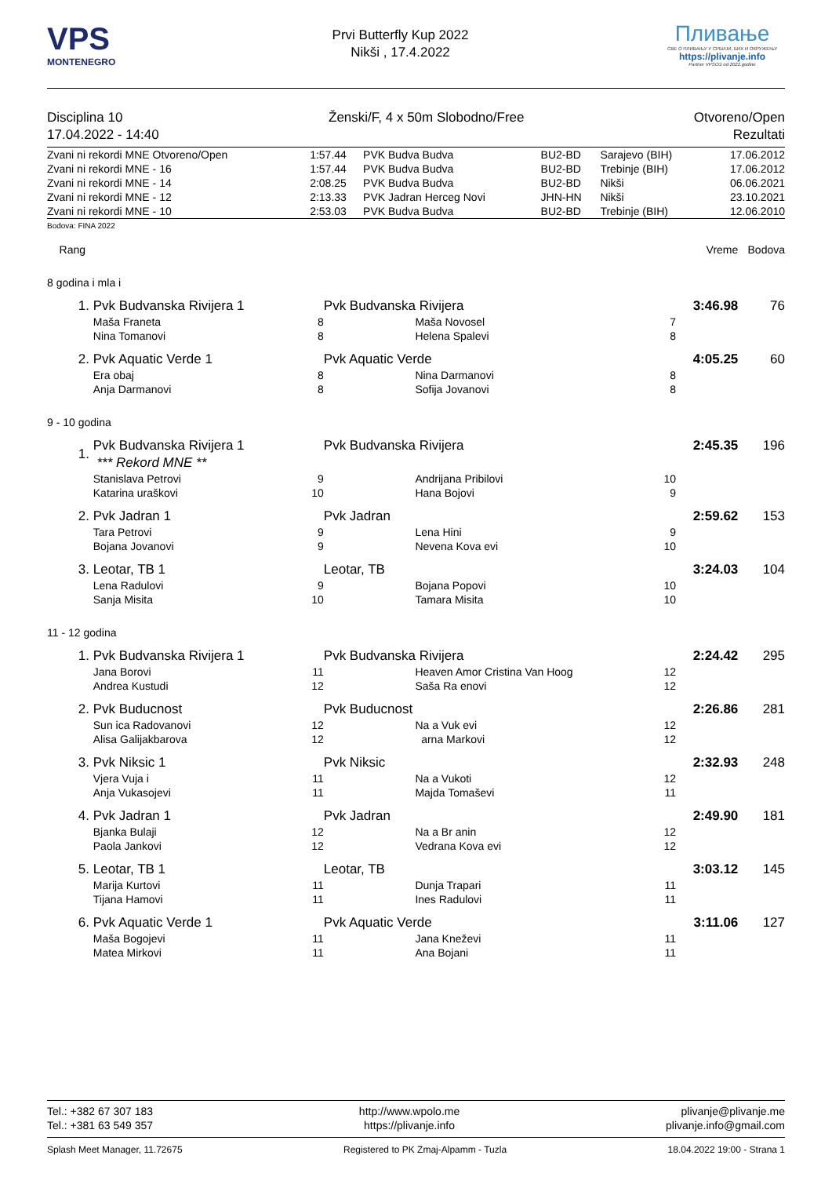VPS
MONTENEGRO
Prvi Butterfly Kup 2022
Nikši , 17.4.2022
Пливање
СВЕ О ПЛИВАЊУ У СРБИЈИ, БИХ И ОКРУЖЕЊУ
https://plivanje.info
Partner VPSCG od 2022.godine
Disciplina 10
17.04.2022 - 14:40
Ženski/F, 4 x 50m Slobodno/Free
Otvoreno/Open
Rezultati
| Zvani ni rekordi MNE Otvoreno/Open | 1:57.44 | PVK Budva Budva | BU2-BD | Sarajevo (BIH) | 17.06.2012 |
| Zvani ni rekordi MNE - 16 | 1:57.44 | PVK Budva Budva | BU2-BD | Trebinje (BIH) | 17.06.2012 |
| Zvani ni rekordi MNE - 14 | 2:08.25 | PVK Budva Budva | BU2-BD | Nikši | 06.06.2021 |
| Zvani ni rekordi MNE - 12 | 2:13.33 | PVK Jadran Herceg Novi | JHN-HN | Nikši | 23.10.2021 |
| Zvani ni rekordi MNE - 10 | 2:53.03 | PVK Budva Budva | BU2-BD | Trebinje (BIH) | 12.06.2010 |
Bodova: FINA 2022
| Rang | | | | | | Vreme | Bodova | |
| 8 godina i mla i | | | | | | | | |
| 1. | Pvk Budvanska Rivijera 1 | | Pvk Budvanska Rivijera | | | 3:46.98 | 76 | |
| | Maša Franeta | 8 | | Maša Novosel | 7 | | | |
| | Nina Tomanovi | 8 | | Helena Spalevi | 8 | | | |
| 2. | Pvk Aquatic Verde 1 | | Pvk Aquatic Verde | | | 4:05.25 | 60 | |
| | Era obaj | 8 | | Nina Darmanovi | 8 | | | |
| | Anja Darmanovi | 8 | | Sofija Jovanovi | 8 | | | |
| 9 - 10 godina | | | | | | | | |
| 1. | Pvk Budvanska Rivijera 1 *** Rekord MNE ** | | Pvk Budvanska Rivijera | | | 2:45.35 | 196 | |
| | Stanislava Petrovi | 9 | | Andrijana Pribilovi | 10 | | | |
| | Katarina uraškovi | 10 | | Hana Bojovi | 9 | | | |
| 2. | Pvk Jadran 1 | | Pvk Jadran | | | 2:59.62 | 153 | |
| | Tara Petrovi | 9 | | Lena Hini | 9 | | | |
| | Bojana Jovanovi | 9 | | Nevena Kova evi | 10 | | | |
| 3. | Leotar, TB 1 | | Leotar, TB | | | 3:24.03 | 104 | |
| | Lena Radulovi | 9 | | Bojana Popovi | 10 | | | |
| | Sanja Misita | 10 | | Tamara Misita | 10 | | | |
| 11 - 12 godina | | | | | | | | |
| 1. | Pvk Budvanska Rivijera 1 | | Pvk Budvanska Rivijera | | | 2:24.42 | 295 | |
| | Jana Borovi | 11 | | Heaven Amor Cristina Van Hoog | 12 | | | |
| | Andrea Kustudi | 12 | | Saša Ra enovi | 12 | | | |
| 2. | Pvk Buducnost | | Pvk Buducnost | | | 2:26.86 | 281 | |
| | Sun ica Radovanovi | 12 | | Na a Vuk evi | 12 | | | |
| | Alisa Galijakbarova | 12 | | arna Markovi | 12 | | | |
| 3. | Pvk Niksic 1 | | Pvk Niksic | | | 2:32.93 | 248 | |
| | Vjera Vuja i | 11 | | Na a Vukoti | 12 | | | |
| | Anja Vukasojevi | 11 | | Majda Tomaševi | 11 | | | |
| 4. | Pvk Jadran 1 | | Pvk Jadran | | | 2:49.90 | 181 | |
| | Bjanka Bulaji | 12 | | Na a Br anin | 12 | | | |
| | Paola Jankovi | 12 | | Vedrana Kova evi | 12 | | | |
| 5. | Leotar, TB 1 | | Leotar, TB | | | 3:03.12 | 145 | |
| | Marija Kurtovi | 11 | | Dunja Trapari | 11 | | | |
| | Tijana Hamovi | 11 | | Ines Radulovi | 11 | | | |
| 6. | Pvk Aquatic Verde 1 | | Pvk Aquatic Verde | | | 3:11.06 | 127 | |
| | Maša Bogojevi | 11 | | Jana Kneževi | 11 | | | |
| | Matea Mirkovi | 11 | | Ana Bojani | 11 | | | |
Tel.: +382 67 307 183
Tel.: +381 63 549 357 http://www.wpolo.me
https://plivanje.info plivanje@plivanje.me
plivanje.info@gmail.com
Splash Meet Manager, 11.72675 Registered to PK Zmaj-Alpamm - Tuzla 18.04.2022 19:00 - Strana 1